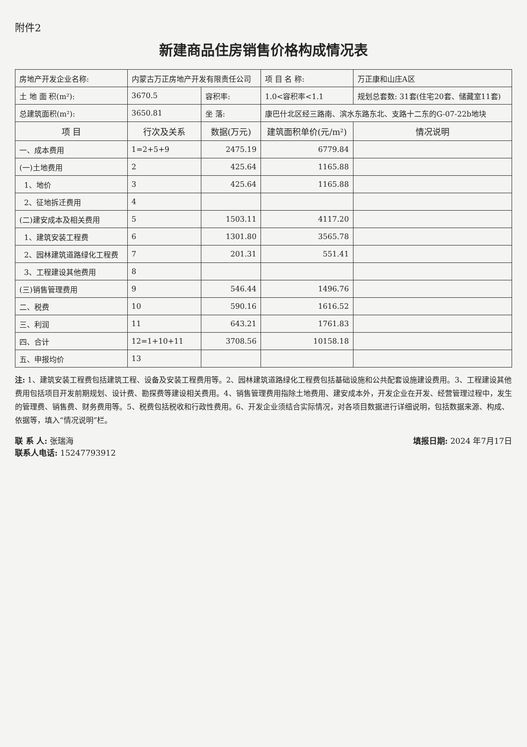附件2
新建商品住房销售价格构成情况表
| 房地产开发企业名称: | 内蒙古万正房地产开发有限责任公司 | | 项 目 名 称: | 万正康和山庄A区 |
| 土 地 面 积(m²): | 3670.5 | 容积率: | 1.0<容积率<1.1 | 规划总套数: 31套(住宅20套、储藏室11套) |
| 总建筑面积(m²): | 3650.81 | 坐 落: | 康巴什北区经三路南、滨水东路东北、支路十二东的G-07-22b地块 | |
| 项 目 | 行次及关系 | 数据(万元) | 建筑面积单价(元/m²) | 情况说明 |
| 一、成本费用 | 1=2+5+9 | 2475.19 | 6779.84 | |
| (一)土地费用 | 2 | 425.64 | 1165.88 | |
| 1、地价 | 3 | 425.64 | 1165.88 | |
| 2、征地拆迁费用 | 4 | | | |
| (二)建安成本及相关费用 | 5 | 1503.11 | 4117.20 | |
| 1、建筑安装工程费 | 6 | 1301.80 | 3565.78 | |
| 2、园林建筑道路绿化工程费 | 7 | 201.31 | 551.41 | |
| 3、工程建设其他费用 | 8 | | | |
| (三)销售管理费用 | 9 | 546.44 | 1496.76 | |
| 二、税费 | 10 | 590.16 | 1616.52 | |
| 三、利润 | 11 | 643.21 | 1761.83 | |
| 四、合计 | 12=1+10+11 | 3708.56 | 10158.18 | |
| 五、申报均价 | 13 | | | |
注: 1、建筑安装工程费包括建筑工程、设备及安装工程费用等。2、园林建筑道路绿化工程费包括基础设施和公共配套设施建设费用。3、工程建设其他费用包括项目开发前期规划、设计费、勘探费等建设相关费用。4、销售管理费用指除土地费用、建安成本外，开发企业在开发、经营管理过程中，发生的管理费、销售费、财务费用等。5、税费包括税收和行政性费用。6、开发企业须结合实际情况，对各项目数据进行详细说明，包括数据来源、构成、依据等，填入“情况说明”栏。
联 系 人: 张瑞海
联系人电话: 15247793912
填报日期: 2024 年7月17日